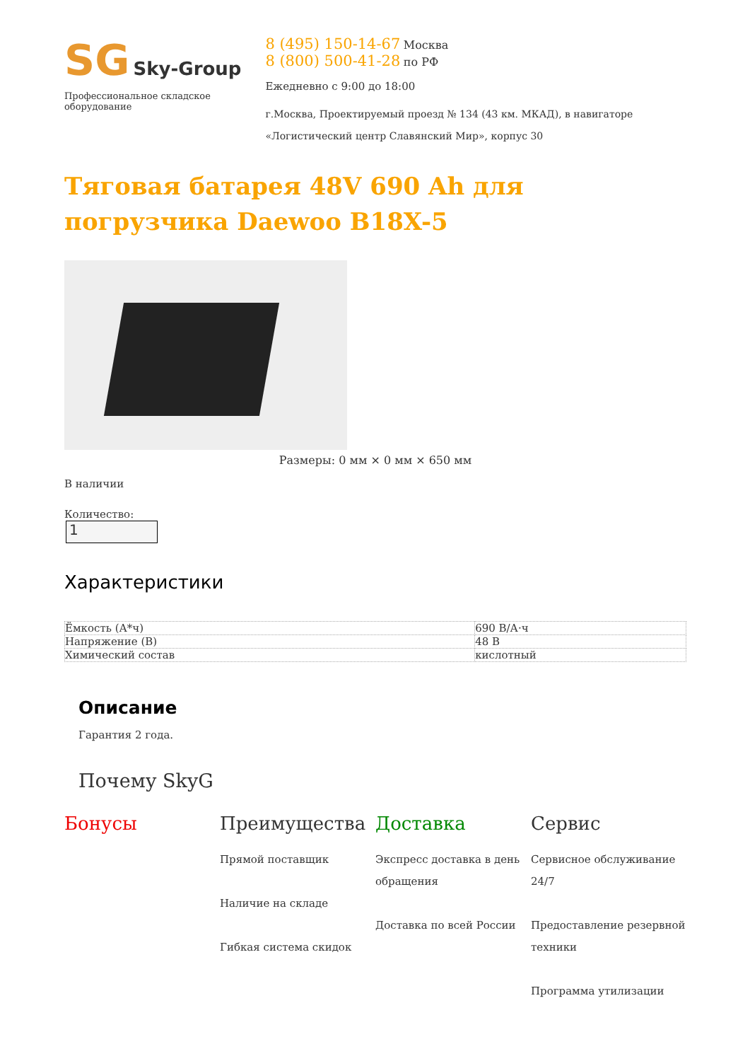SG Sky-Group
Профессиональное складское оборудование
8 (495) 150-14-67 Москва
8 (800) 500-41-28 по РФ
Ежедневно с 9:00 до 18:00
г.Москва, Проектируемый проезд № 134 (43 км. МКАД), в навигаторе «Логистический центр Славянский Мир», корпус 30
Тяговая батарея 48V 690 Ah для погрузчика Daewoo B18X-5
Размеры: 0 мм × 0 мм × 650 мм
В наличии
Количество:
1
Характеристики
| Ёмкость (А*ч) | 690 В/А·ч |
| Напряжение (В) | 48 В |
| Химический состав | кислотный |
Описание
Гарантия 2 года.
Почему SkyG
Бонусы Преимущества
Прямой поставщик
Наличие на складе
Гибкая система скидок
Доставка
Экспресс доставка в день обращения
Доставка по всей России
Сервис
Сервисное обслуживание 24/7
Предоставление резервной техники
Программа утилизации